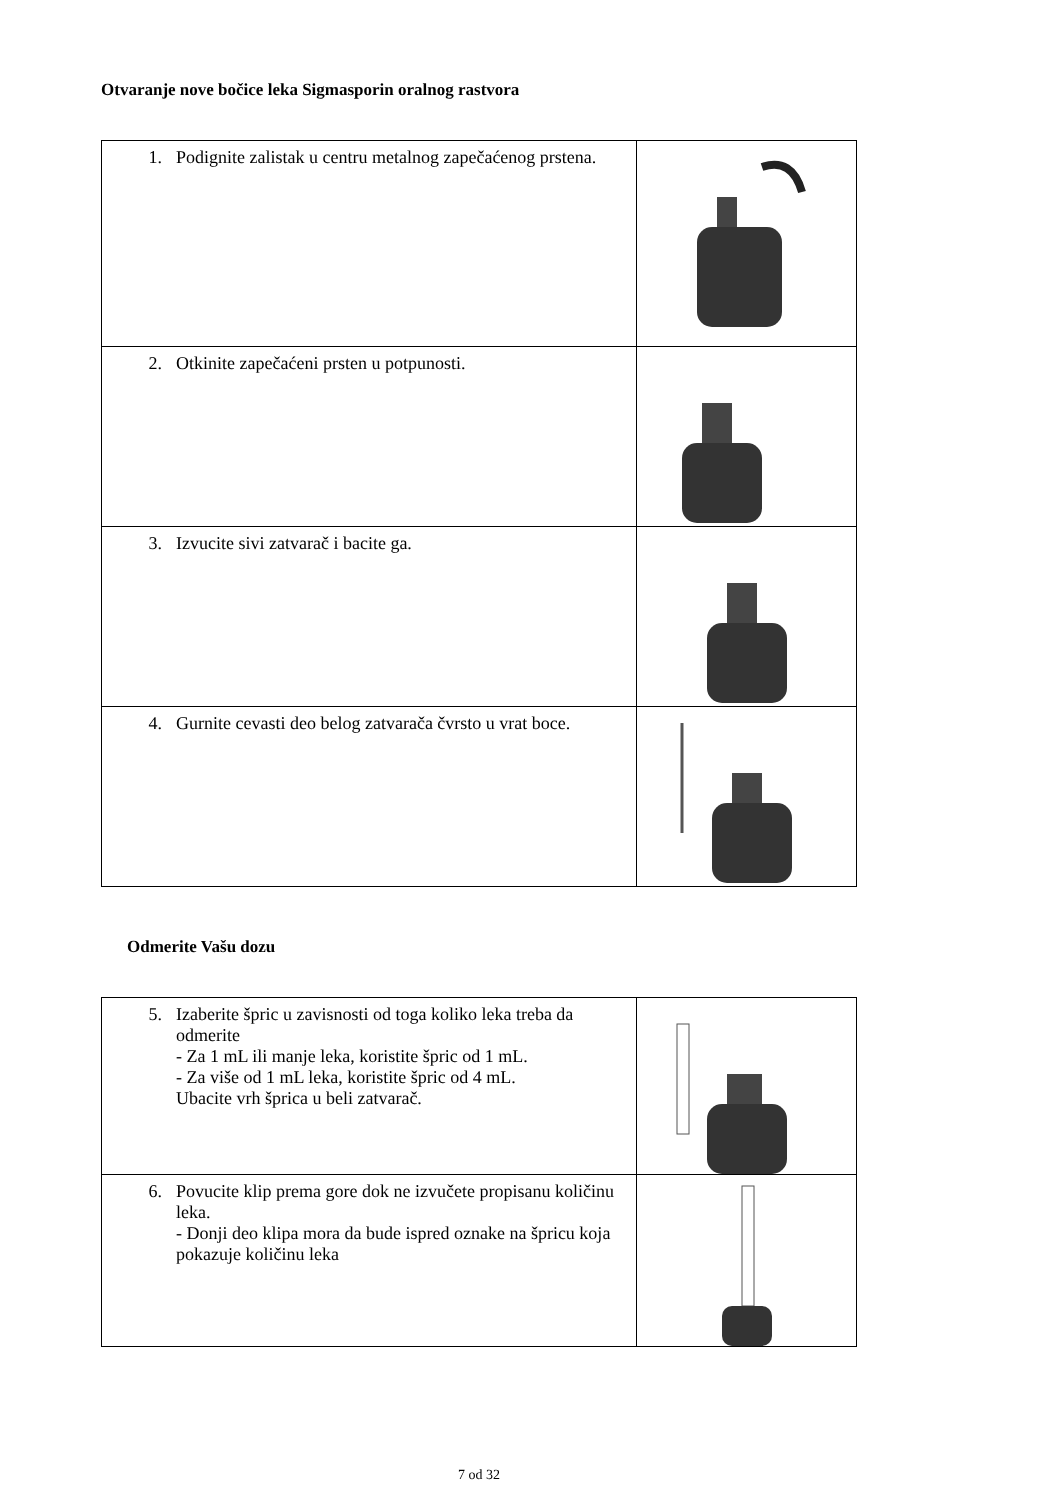Otvaranje nove bočice leka Sigmasporin oralnog rastvora
| 1. Podignite zalistak u centru metalnog zapečaćenog prstena. | |
| 2. Otkinite zapečaćeni prsten u potpunosti. | |
| 3. Izvucite sivi zatvarač i bacite ga. | |
| 4. Gurnite cevasti deo belog zatvarača čvrsto u vrat boce. | |
Odmerite Vašu dozu
| 5. Izaberite špric u zavisnosti od toga koliko leka treba da odmerite - Za 1 mL ili manje leka, koristite špric od 1 mL. - Za više od 1 mL leka, koristite špric od 4 mL. Ubacite vrh šprica u beli zatvarač. | |
| 6. Povucite klip prema gore dok ne izvučete propisanu količinu leka. - Donji deo klipa mora da bude ispred oznake na špricu koja pokazuje količinu leka | |
7 od 32